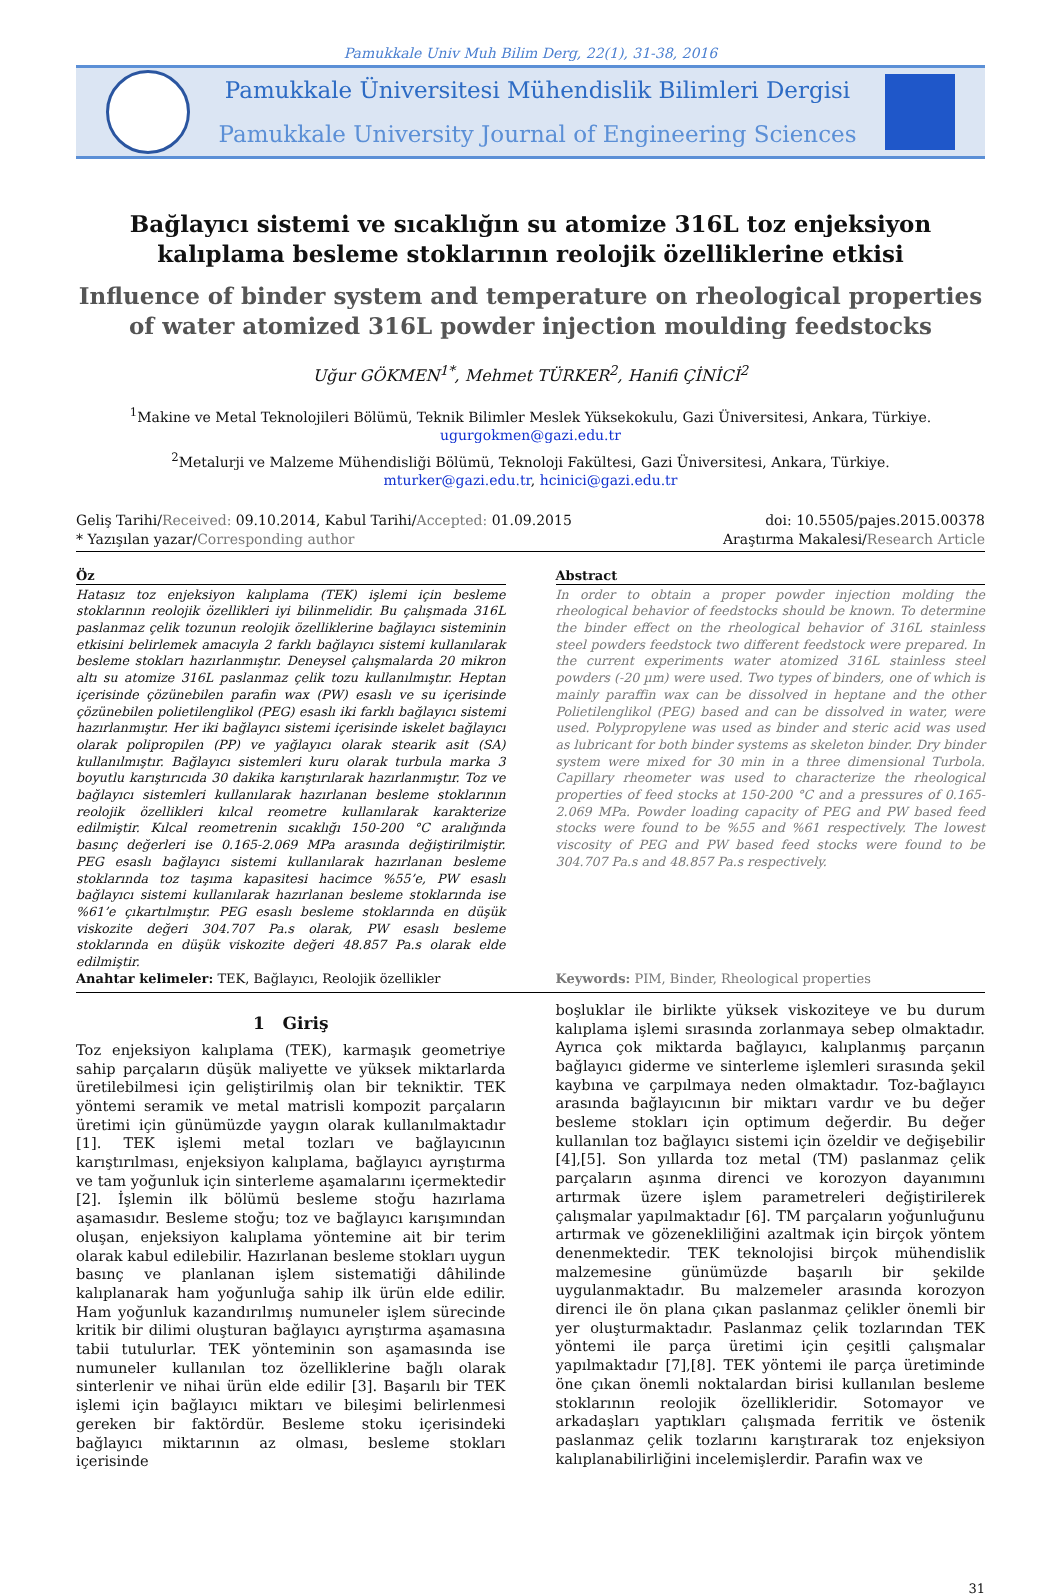Pamukkale Univ Muh Bilim Derg, 22(1), 31-38, 2016
Pamukkale Üniversitesi Mühendislik Bilimleri Dergisi
Pamukkale University Journal of Engineering Sciences
Bağlayıcı sistemi ve sıcaklığın su atomize 316L toz enjeksiyon kalıplama besleme stoklarının reolojik özelliklerine etkisi
Influence of binder system and temperature on rheological properties of water atomized 316L powder injection moulding feedstocks
Uğur GÖKMEN<sup>1*</sup>, Mehmet TÜRKER<sup>2</sup>, Hanifi ÇİNİCİ<sup>2</sup>
<sup>1</sup> Makine ve Metal Teknolojileri Bölümü, Teknik Bilimler Meslek Yüksekokulu, Gazi Üniversitesi, Ankara, Türkiye.
ugurgokmen@gazi.edu.tr
<sup>2</sup> Metalurji ve Malzeme Mühendisliği Bölümü, Teknoloji Fakültesi, Gazi Üniversitesi, Ankara, Türkiye.
mturker@gazi.edu.tr, hcinici@gazi.edu.tr
Geliş Tarihi/Received: 09.10.2014, Kabul Tarihi/Accepted: 01.09.2015
* Yazışılan yazar/Corresponding author
doi: 10.5505/pajes.2015.00378
Araştırma Makalesi/Research Article
Öz
Hatasız toz enjeksiyon kalıplama (TEK) işlemi için besleme stoklarının reolojik özellikleri iyi bilinmelidir. Bu çalışmada 316L paslanmaz çelik tozunun reolojik özelliklerine bağlayıcı sisteminin etkisini belirlemek amacıyla 2 farklı bağlayıcı sistemi kullanılarak besleme stokları hazırlanmıştır. Deneysel çalışmalarda 20 mikron altı su atomize 316L paslanmaz çelik tozu kullanılmıştır. Heptan içerisinde çözünebilen parafin wax (PW) esaslı ve su içerisinde çözünebilen polietilenglikol (PEG) esaslı iki farklı bağlayıcı sistemi hazırlanmıştır. Her iki bağlayıcı sistemi içerisinde iskelet bağlayıcı olarak polipropilen (PP) ve yağlayıcı olarak stearik asit (SA) kullanılmıştır. Bağlayıcı sistemleri kuru olarak turbula marka 3 boyutlu karıştırıcıda 30 dakika karıştırılarak hazırlanmıştır. Toz ve bağlayıcı sistemleri kullanılarak hazırlanan besleme stoklarının reolojik özellikleri kılcal reometre kullanılarak karakterize edilmiştir. Kılcal reometrenin sıcaklığı 150-200 °C aralığında basınç değerleri ise 0.165-2.069 MPa arasında değiştirilmiştir. PEG esaslı bağlayıcı sistemi kullanılarak hazırlanan besleme stoklarında toz taşıma kapasitesi hacimce %55’e, PW esaslı bağlayıcı sistemi kullanılarak hazırlanan besleme stoklarında ise %61’e çıkartılmıştır. PEG esaslı besleme stoklarında en düşük viskozite değeri 304.707 Pa.s olarak, PW esaslı besleme stoklarında en düşük viskozite değeri 48.857 Pa.s olarak elde edilmiştir.
Anahtar kelimeler: TEK, Bağlayıcı, Reolojik özellikler
Abstract
In order to obtain a proper powder injection molding the rheological behavior of feedstocks should be known. To determine the binder effect on the rheological behavior of 316L stainless steel powders feedstock two different feedstock were prepared. In the current experiments water atomized 316L stainless steel powders (-20 µm) were used. Two types of binders, one of which is mainly paraffin wax can be dissolved in heptane and the other Polietilenglikol (PEG) based and can be dissolved in water, were used. Polypropylene was used as binder and steric acid was used as lubricant for both binder systems as skeleton binder. Dry binder system were mixed for 30 min in a three dimensional Turbola. Capillary rheometer was used to characterize the rheological properties of feed stocks at 150-200 °C and a pressures of 0.165-2.069 MPa. Powder loading capacity of PEG and PW based feed stocks were found to be %55 and %61 respectively. The lowest viscosity of PEG and PW based feed stocks were found to be 304.707 Pa.s and 48.857 Pa.s respectively.
Keywords: PIM, Binder, Rheological properties
1 Giriş
Toz enjeksiyon kalıplama (TEK), karmaşık geometriye sahip parçaların düşük maliyette ve yüksek miktarlarda üretilebilmesi için geliştirilmiş olan bir tekniktir. TEK yöntemi seramik ve metal matrisli kompozit parçaların üretimi için günümüzde yaygın olarak kullanılmaktadır [1]. TEK işlemi metal tozları ve bağlayıcının karıştırılması, enjeksiyon kalıplama, bağlayıcı ayrıştırma ve tam yoğunluk için sinterleme aşamalarını içermektedir [2]. İşlemin ilk bölümü besleme stoğu hazırlama aşamasıdır. Besleme stoğu; toz ve bağlayıcı karışımından oluşan, enjeksiyon kalıplama yöntemine ait bir terim olarak kabul edilebilir. Hazırlanan besleme stokları uygun basınç ve planlanan işlem sistematiği dâhilinde kalıplanarak ham yoğunluğa sahip ilk ürün elde edilir. Ham yoğunluk kazandırılmış numuneler işlem sürecinde kritik bir dilimi oluşturan bağlayıcı ayrıştırma aşamasına tabii tutulurlar. TEK yönteminin son aşamasında ise numuneler kullanılan toz özelliklerine bağlı olarak sinterlenir ve nihai ürün elde edilir [3]. Başarılı bir TEK işlemi için bağlayıcı miktarı ve bileşimi belirlenmesi gereken bir faktördür. Besleme stoku içerisindeki bağlayıcı miktarının az olması, besleme stokları içerisinde
boşluklar ile birlikte yüksek viskoziteye ve bu durum kalıplama işlemi sırasında zorlanmaya sebep olmaktadır. Ayrıca çok miktarda bağlayıcı, kalıplanmış parçanın bağlayıcı giderme ve sinterleme işlemleri sırasında şekil kaybına ve çarpılmaya neden olmaktadır. Toz-bağlayıcı arasında bağlayıcının bir miktarı vardır ve bu değer besleme stokları için optimum değerdir. Bu değer kullanılan toz bağlayıcı sistemi için özeldir ve değişebilir [4],[5]. Son yıllarda toz metal (TM) paslanmaz çelik parçaların aşınma direnci ve korozyon dayanımını artırmak üzere işlem parametreleri değiştirilerek çalışmalar yapılmaktadır [6]. TM parçaların yoğunluğunu artırmak ve gözenekliliğini azaltmak için birçok yöntem denenmektedir. TEK teknolojisi birçok mühendislik malzemesine günümüzde başarılı bir şekilde uygulanmaktadır. Bu malzemeler arasında korozyon direnci ile ön plana çıkan paslanmaz çelikler önemli bir yer oluşturmaktadır. Paslanmaz çelik tozlarından TEK yöntemi ile parça üretimi için çeşitli çalışmalar yapılmaktadır [7],[8]. TEK yöntemi ile parça üretiminde öne çıkan önemli noktalardan birisi kullanılan besleme stoklarının reolojik özellikleridir. Sotomayor ve arkadaşları yaptıkları çalışmada ferritik ve östenik paslanmaz çelik tozlarını karıştırarak toz enjeksiyon kalıplanabilirliğini incelemişlerdir. Parafin wax ve
31